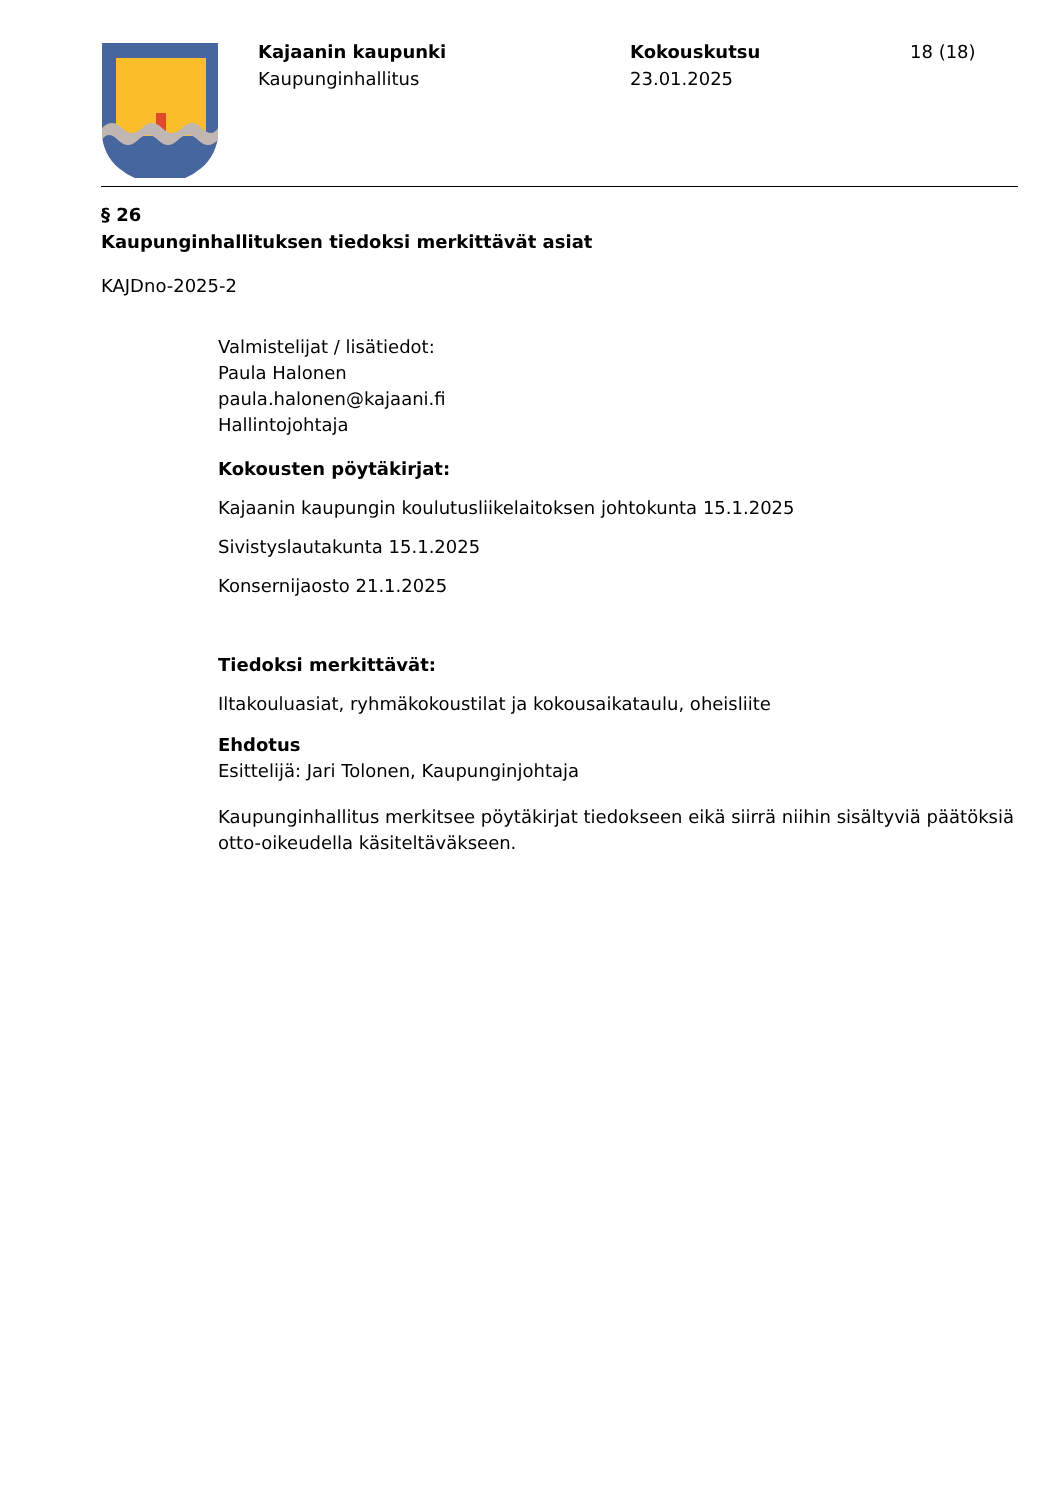Kajaanin kaupunki
Kaupunginhallitus
Kokouskutsu
23.01.2025
18 (18)
§ 26
Kaupunginhallituksen tiedoksi merkittävät asiat
KAJDno-2025-2
Valmistelijat / lisätiedot:
Paula Halonen
paula.halonen@kajaani.fi
Hallintojohtaja
Kokousten pöytäkirjat:
Kajaanin kaupungin koulutusliikelaitoksen johtokunta 15.1.2025
Sivistyslautakunta 15.1.2025
Konsernijaosto 21.1.2025
Tiedoksi merkittävät:
Iltakouluasiat, ryhmäkokoustilat ja kokousaikataulu, oheisliite
Ehdotus
Esittelijä: Jari Tolonen, Kaupunginjohtaja
Kaupunginhallitus merkitsee pöytäkirjat tiedokseen eikä siirrä niihin sisältyviä päätöksiä otto-oikeudella käsiteltäväkseen.